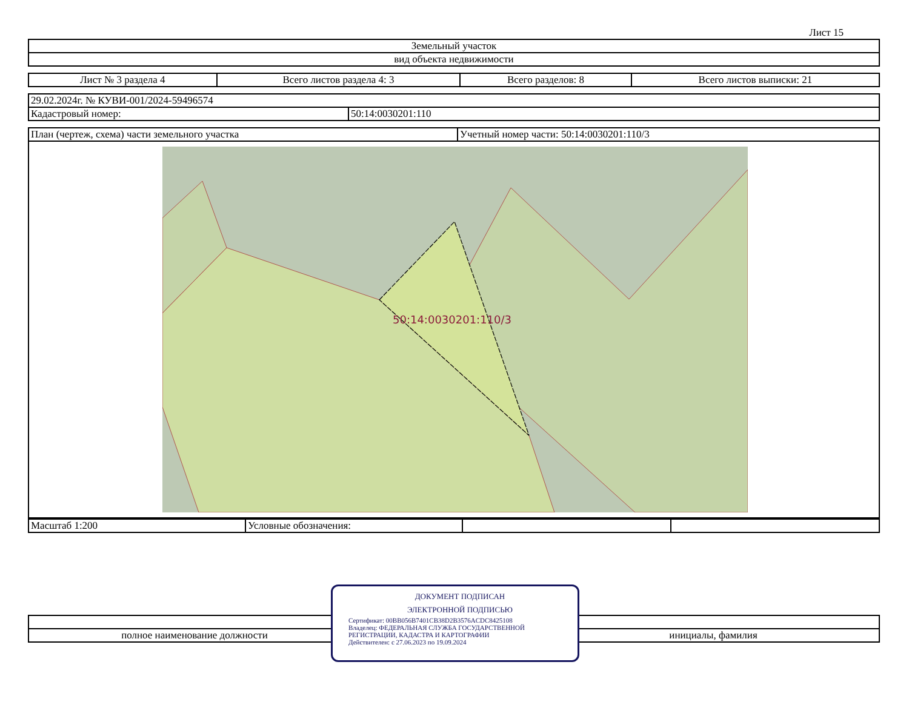Лист 15
| Земельный участок |
| вид объекта недвижимости |
| Лист № 3 раздела 4 | Всего листов раздела 4: 3 | Всего разделов: 8 | Всего листов выписки: 21 |
| 29.02.2024г. № КУВИ-001/2024-59496574 | |
| Кадастровый номер: | 50:14:0030201:110 |
| План (чертеж, схема) части земельного участка | Учетный номер части: 50:14:0030201:110/3 |
50:14:0030201:110/3
| Масштаб 1:200 | Условные обозначения: | | |
| полное наименование должности | | инициалы, фамилия |
ДОКУМЕНТ ПОДПИСАН
ЭЛЕКТРОННОЙ ПОДПИСЬЮ
Сертификат: 00BB056B7401CB38D2B3576ACDC8425108
Владелец: ФЕДЕРАЛЬНАЯ СЛУЖБА ГОСУДАРСТВЕННОЙ РЕГИСТРАЦИИ, КАДАСТРА И КАРТОГРАФИИ
Действителен: с 27.06.2023 по 19.09.2024